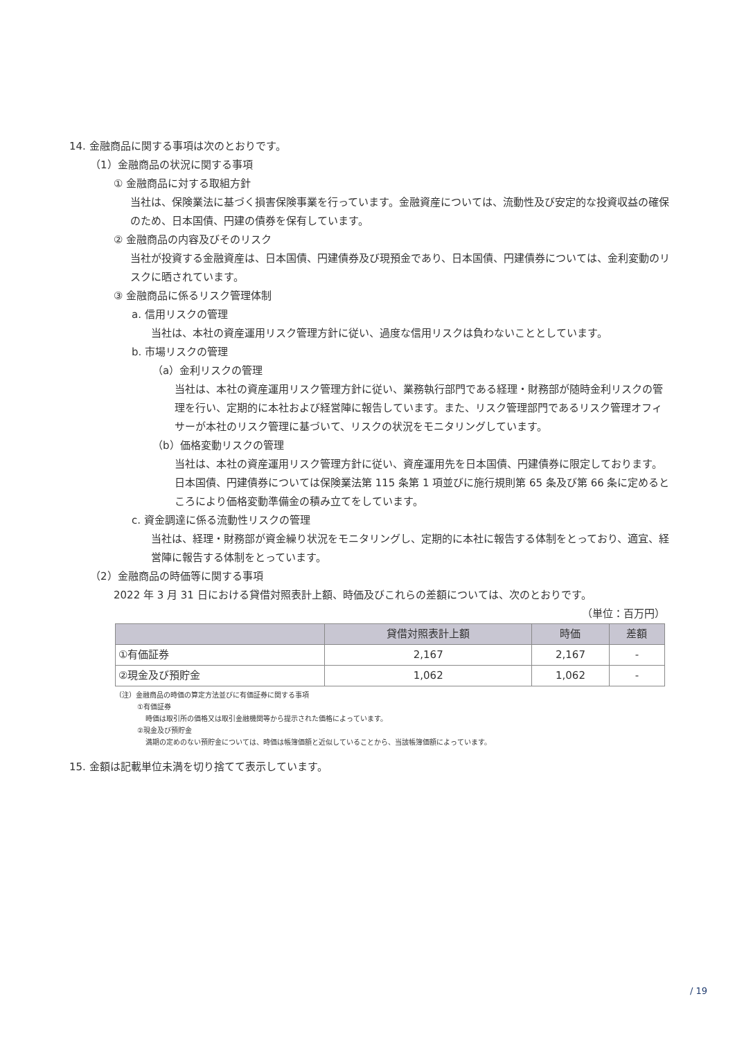14. 金融商品に関する事項は次のとおりです。
（1）金融商品の状況に関する事項
① 金融商品に対する取組方針
当社は、保険業法に基づく損害保険事業を行っています。金融資産については、流動性及び安定的な投資収益の確保のため、日本国債、円建の債券を保有しています。
② 金融商品の内容及びそのリスク
当社が投資する金融資産は、日本国債、円建債券及び現預金であり、日本国債、円建債券については、金利変動のリスクに晒されています。
③ 金融商品に係るリスク管理体制
a. 信用リスクの管理
当社は、本社の資産運用リスク管理方針に従い、過度な信用リスクは負わないこととしています。
b. 市場リスクの管理
（a）金利リスクの管理
当社は、本社の資産運用リスク管理方針に従い、業務執行部門である経理・財務部が随時金利リスクの管理を行い、定期的に本社および経営陣に報告しています。また、リスク管理部門であるリスク管理オフィサーが本社のリスク管理に基づいて、リスクの状況をモニタリングしています。
（b）価格変動リスクの管理
当社は、本社の資産運用リスク管理方針に従い、資産運用先を日本国債、円建債券に限定しております。日本国債、円建債券については保険業法第 115 条第 1 項並びに施行規則第 65 条及び第 66 条に定めるところにより価格変動準備金の積み立てをしています。
c. 資金調達に係る流動性リスクの管理
当社は、経理・財務部が資金繰り状況をモニタリングし、定期的に本社に報告する体制をとっており、適宜、経営陣に報告する体制をとっています。
（2）金融商品の時価等に関する事項
2022 年 3 月 31 日における貸借対照表計上額、時価及びこれらの差額については、次のとおりです。
（単位：百万円）
| | 貸借対照表計上額 | 時価 | 差額 |
| --- | --- | --- | --- |
| ①有価証券 | 2,167 | 2,167 | - |
| ②現金及び預貯金 | 1,062 | 1,062 | - |
（注）金融商品の時価の算定方法並びに有価証券に関する事項
①有価証券
時価は取引所の価格又は取引金融機関等から提示された価格によっています。
②現金及び預貯金
満期の定めのない預貯金については、時価は帳簿価額と近似していることから、当該帳簿価額によっています。
15. 金額は記載単位未満を切り捨てて表示しています。
/ 19